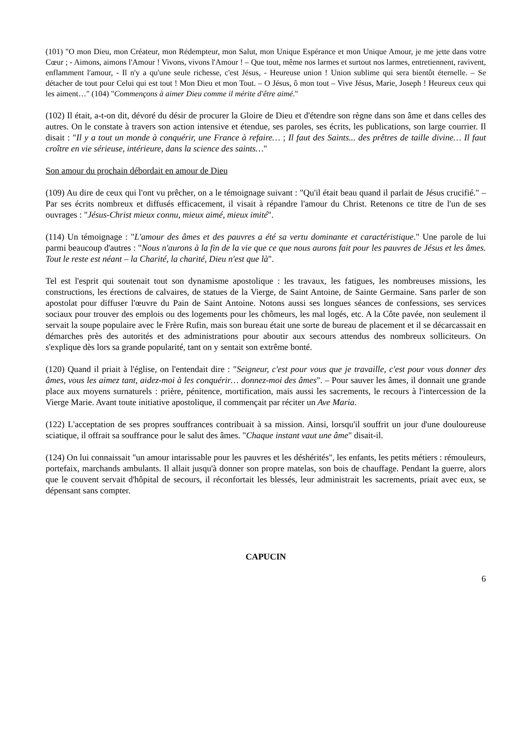(101) "O mon Dieu, mon Créateur, mon Rédempteur, mon Salut, mon Unique Espérance et mon Unique Amour, je me jette dans votre Cœur ; - Aimons, aimons l'Amour ! Vivons, vivons l'Amour ! – Que tout, même nos larmes et surtout nos larmes, entretiennent, ravivent, enflamment l'amour, - Il n'y a qu'une seule richesse, c'est Jésus, - Heureuse union ! Union sublime qui sera bientôt éternelle. – Se détacher de tout pour Celui qui est tout ! Mon Dieu et mon Tout. – O Jésus, ô mon tout – Vive Jésus, Marie, Joseph ! Heureux ceux qui les aiment…" (104) "Commençons à aimer Dieu comme il mérite d'être aimé."
(102) Il était, a-t-on dit, dévoré du désir de procurer la Gloire de Dieu et d'étendre son règne dans son âme et dans celles des autres. On le constate à travers son action intensive et étendue, ses paroles, ses écrits, les publications, son large courrier. Il disait : "Il y a tout un monde à conquérir, une France à refaire… ; Il faut des Saints... des prêtres de taille divine… Il faut croître en vie sérieuse, intérieure, dans la science des saints…"
Son amour du prochain débordait en amour de Dieu
(109) Au dire de ceux qui l'ont vu prêcher, on a le témoignage suivant : "Qu'il était beau quand il parlait de Jésus crucifié." – Par ses écrits nombreux et diffusés efficacement, il visait à répandre l'amour du Christ. Retenons ce titre de l'un de ses ouvrages : "Jésus-Christ mieux connu, mieux aimé, mieux imité".
(114) Un témoignage : "L'amour des âmes et des pauvres a été sa vertu dominante et caractéristique." Une parole de lui parmi beaucoup d'autres : "Nous n'aurons à la fin de la vie que ce que nous aurons fait pour les pauvres de Jésus et les âmes. Tout le reste est néant – la Charité, la charité, Dieu n'est que là".
Tel est l'esprit qui soutenait tout son dynamisme apostolique : les travaux, les fatigues, les nombreuses missions, les constructions, les érections de calvaires, de statues de la Vierge, de Saint Antoine, de Sainte Germaine. Sans parler de son apostolat pour diffuser l'œuvre du Pain de Saint Antoine. Notons aussi ses longues séances de confessions, ses services sociaux pour trouver des emplois ou des logements pour les chômeurs, les mal logés, etc. A la Côte pavée, non seulement il servait la soupe populaire avec le Frère Rufin, mais son bureau était une sorte de bureau de placement et il se décarcassait en démarches près des autorités et des administrations pour aboutir aux secours attendus des nombreux solliciteurs. On s'explique dès lors sa grande popularité, tant on y sentait son extrême bonté.
(120) Quand il priait à l'église, on l'entendait dire : "Seigneur, c'est pour vous que je travaille, c'est pour vous donner des âmes, vous les aimez tant, aidez-moi à les conquérir… donnez-moi des âmes". – Pour sauver les âmes, il donnait une grande place aux moyens surnaturels : prière, pénitence, mortification, mais aussi les sacrements, le recours à l'intercession de la Vierge Marie. Avant toute initiative apostolique, il commençait par réciter un Ave Maria.
(122) L'acceptation de ses propres souffrances contribuait à sa mission. Ainsi, lorsqu'il souffrit un jour d'une douloureuse sciatique, il offrait sa souffrance pour le salut des âmes. "Chaque instant vaut une âme" disait-il.
(124) On lui connaissait "un amour intarissable pour les pauvres et les déshérités", les enfants, les petits métiers : rémouleurs, portefaix, marchands ambulants. Il allait jusqu'à donner son propre matelas, son bois de chauffage. Pendant la guerre, alors que le couvent servait d'hôpital de secours, il réconfortait les blessés, leur administrait les sacrements, priait avec eux, se dépensant sans compter.
CAPUCIN
6